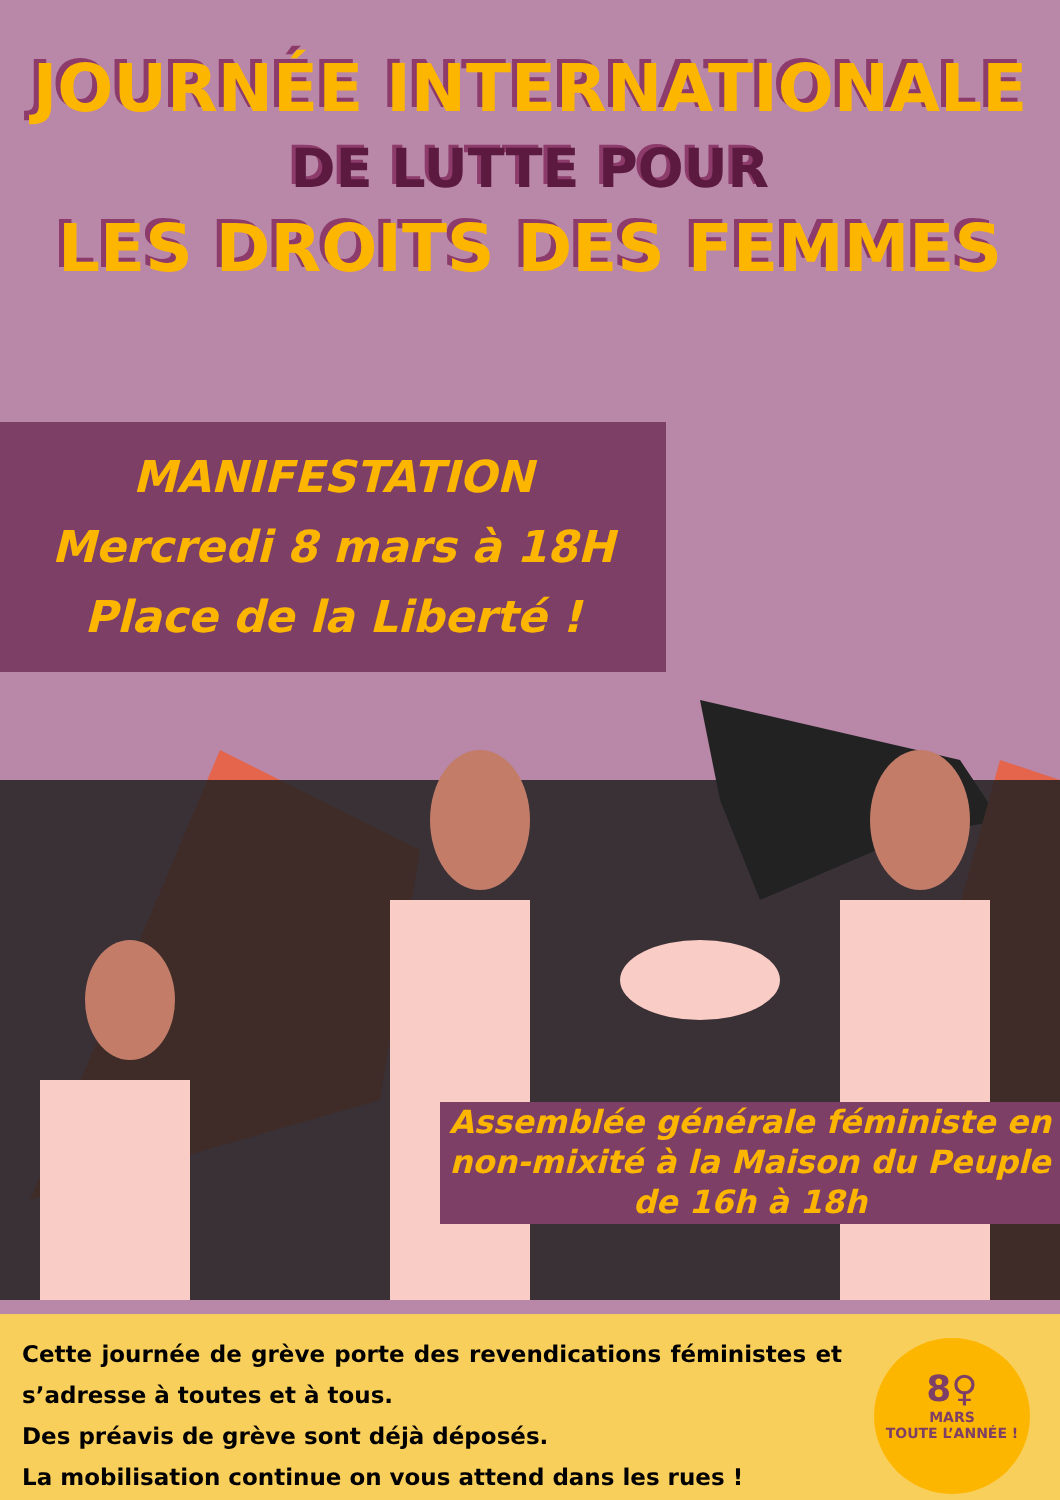JOURNÉE INTERNATIONALE
DE LUTTE POUR
LES DROITS DES FEMMES
MANIFESTATION
Mercredi 8 mars à 18H
Place de la Liberté !
Assemblée générale féministe en non-mixité à la Maison du Peuple de 16h à 18h
Cette journée de grève porte des revendications féministes et s’adresse à toutes et à tous.
Des préavis de grève sont déjà déposés.
La mobilisation continue on vous attend dans les rues !
8♀
MARS
TOUTE L’ANNÉE !